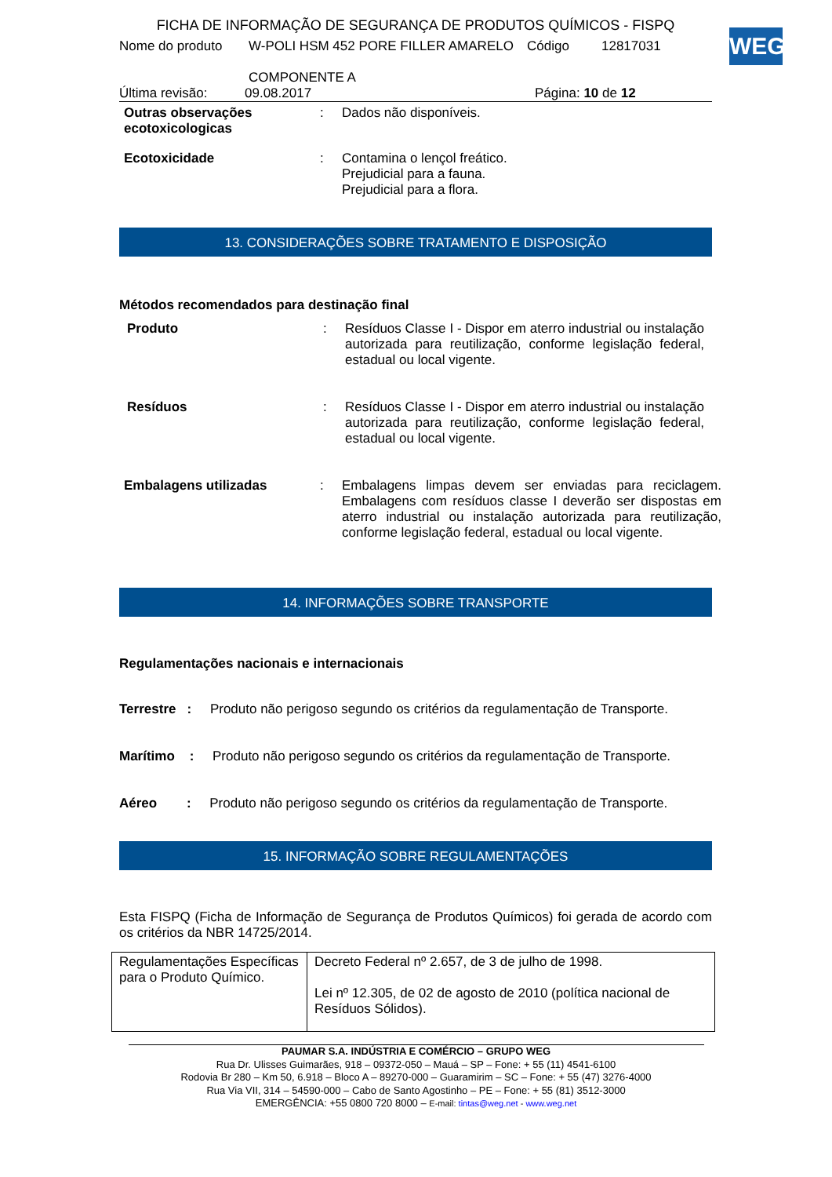WEG
FICHA DE INFORMAÇÃO DE SEGURANÇA DE PRODUTOS QUÍMICOS - FISPQ
Nome do produto W-POLI HSM 452 PORE FILLER AMARELO
COMPONENTE A Código 12817031
Última revisão: 09.08.2017 Página: 10 de 12
Outras observações ecotoxicologicas
: Dados não disponíveis.
Ecotoxicidade : Contamina o lençol freático.
Prejudicial para a fauna.
Prejudicial para a flora.
13. CONSIDERAÇÕES SOBRE TRATAMENTO E DISPOSIÇÃO
Métodos recomendados para destinação final
Produto : Resíduos Classe I - Dispor em aterro industrial ou instalação autorizada para reutilização, conforme legislação federal, estadual ou local vigente.
Resíduos : Resíduos Classe I - Dispor em aterro industrial ou instalação autorizada para reutilização, conforme legislação federal, estadual ou local vigente.
Embalagens utilizadas : Embalagens limpas devem ser enviadas para reciclagem. Embalagens com resíduos classe I deverão ser dispostas em aterro industrial ou instalação autorizada para reutilização, conforme legislação federal, estadual ou local vigente.
14. INFORMAÇÕES SOBRE TRANSPORTE
Regulamentações nacionais e internacionais
Terrestre : Produto não perigoso segundo os critérios da regulamentação de Transporte.
Marítimo : Produto não perigoso segundo os critérios da regulamentação de Transporte.
Aéreo : Produto não perigoso segundo os critérios da regulamentação de Transporte.
15. INFORMAÇÃO SOBRE REGULAMENTAÇÕES
Esta FISPQ (Ficha de Informação de Segurança de Produtos Químicos) foi gerada de acordo com os critérios da NBR 14725/2014.
| Regulamentações Específicas para o Produto Químico. | Decreto Federal nº 2.657, de 3 de julho de 1998. Lei nº 12.305, de 02 de agosto de 2010 (política nacional de Resíduos Sólidos). |
PAUMAR S.A. INDÚSTRIA E COMÉRCIO – GRUPO WEG
Rua Dr. Ulisses Guimarães, 918 – 09372-050 – Mauá – SP – Fone: + 55 (11) 4541-6100
Rodovia Br 280 – Km 50, 6.918 – Bloco A – 89270-000 – Guaramirim – SC – Fone: + 55 (47) 3276-4000
Rua Via VII, 314 – 54590-000 – Cabo de Santo Agostinho – PE – Fone: + 55 (81) 3512-3000
EMERGÊNCIA: +55 0800 720 8000 – E-mail: tintas@weg.net - www.weg.net